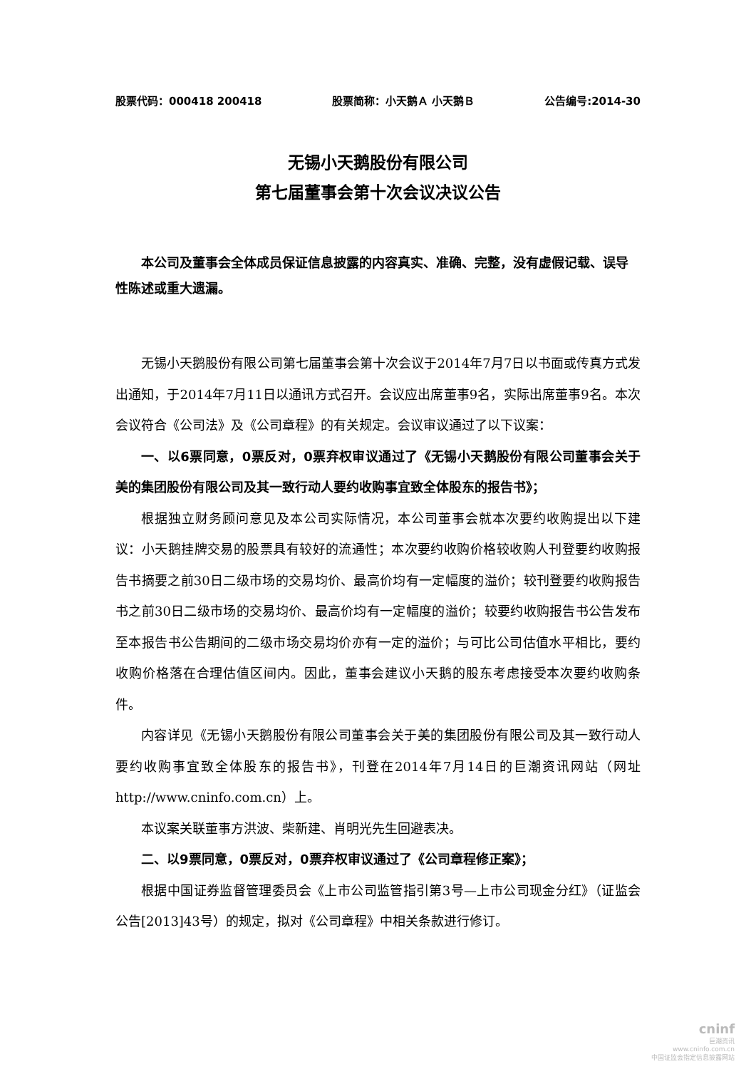股票代码：000418 200418 股票简称：小天鹅Ａ 小天鹅Ｂ 公告编号:2014-30
无锡小天鹅股份有限公司
第七届董事会第十次会议决议公告
本公司及董事会全体成员保证信息披露的内容真实、准确、完整，没有虚假记载、误导性陈述或重大遗漏。
无锡小天鹅股份有限公司第七届董事会第十次会议于2014年7月7日以书面或传真方式发出通知，于2014年7月11日以通讯方式召开。会议应出席董事9名，实际出席董事9名。本次会议符合《公司法》及《公司章程》的有关规定。会议审议通过了以下议案：
一、以6票同意，0票反对，0票弃权审议通过了《无锡小天鹅股份有限公司董事会关于美的集团股份有限公司及其一致行动人要约收购事宜致全体股东的报告书》；
根据独立财务顾问意见及本公司实际情况，本公司董事会就本次要约收购提出以下建议：小天鹅挂牌交易的股票具有较好的流通性；本次要约收购价格较收购人刊登要约收购报告书摘要之前30日二级市场的交易均价、最高价均有一定幅度的溢价；较刊登要约收购报告书之前30日二级市场的交易均价、最高价均有一定幅度的溢价；较要约收购报告书公告发布至本报告书公告期间的二级市场交易均价亦有一定的溢价；与可比公司估值水平相比，要约收购价格落在合理估值区间内。因此，董事会建议小天鹅的股东考虑接受本次要约收购条件。
内容详见《无锡小天鹅股份有限公司董事会关于美的集团股份有限公司及其一致行动人要约收购事宜致全体股东的报告书》，刊登在2014年7月14日的巨潮资讯网站（网址http://www.cninfo.com.cn）上。
本议案关联董事方洪波、柴新建、肖明光先生回避表决。
二、以9票同意，0票反对，0票弃权审议通过了《公司章程修正案》；
根据中国证券监督管理委员会《上市公司监管指引第3号—上市公司现金分红》（证监会公告[2013]43号）的规定，拟对《公司章程》中相关条款进行修订。
cninf
巨潮资讯
www.cninfo.com.cn
中国证监会指定信息披露网站